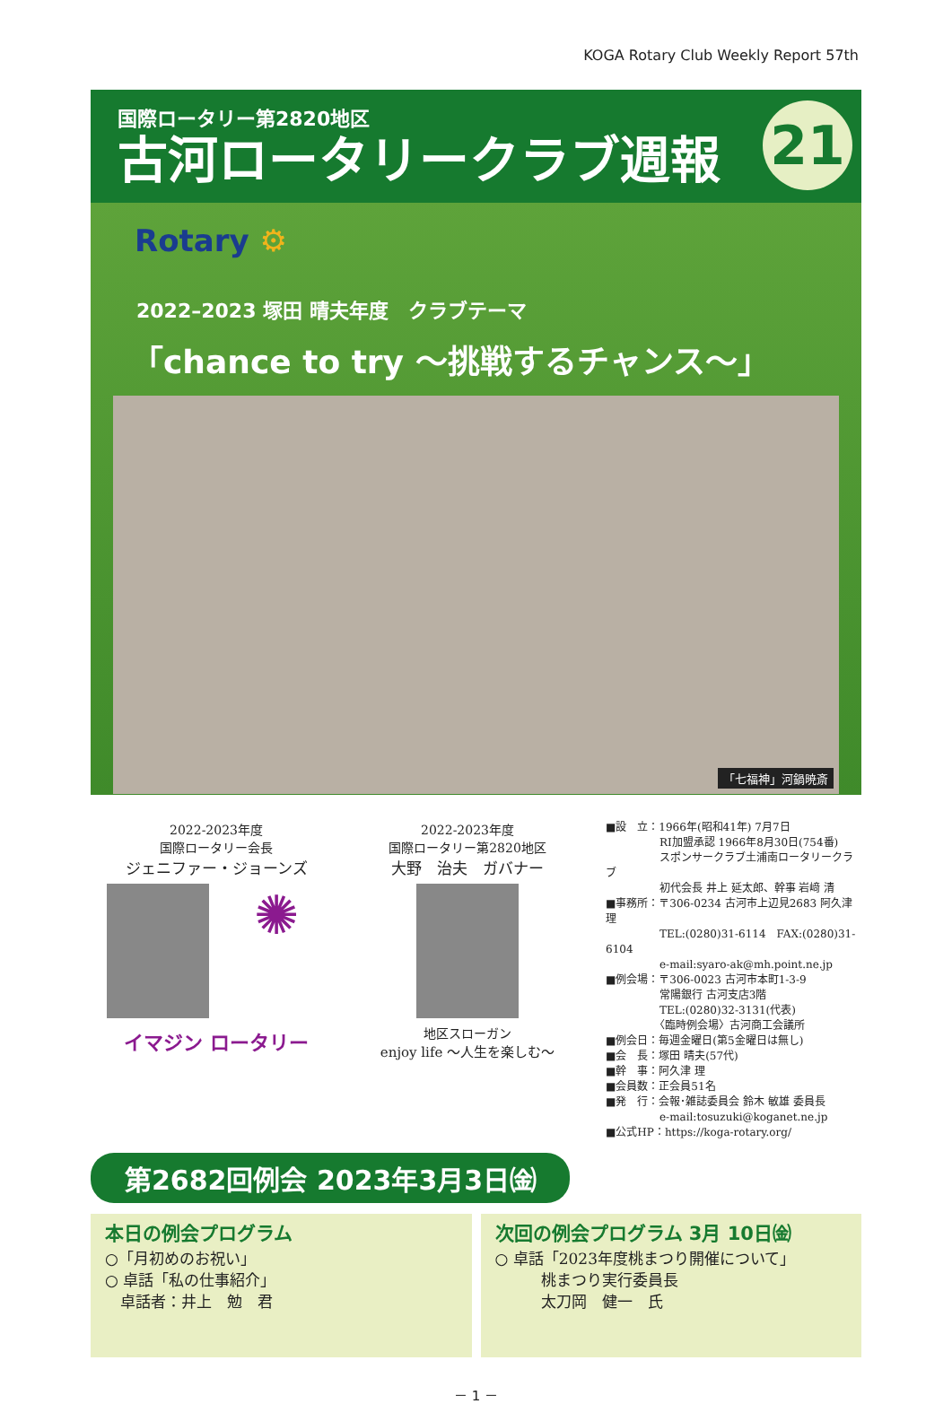KOGA Rotary Club Weekly Report 57th
国際ロータリー第2820地区
古河ロータリークラブ週報
21
Rotary ⚙
2022–2023 塚田 晴夫年度　クラブテーマ
「chance to try ～挑戦するチャンス～」
「七福神」河鍋暁斎
2022-2023年度
国際ロータリー会長
ジェニファー・ジョーンズ
✺
イマジン ロータリー
2022-2023年度
国際ロータリー第2820地区
大野　治夫　ガバナー
地区スローガン
enjoy life ～人生を楽しむ～
■設　立：1966年(昭和41年) 7月7日
　　　　　RI加盟承認 1966年8月30日(754番)
　　　　　スポンサークラブ土浦南ロータリークラブ
　　　　　初代会長 井上 延太郎、幹事 岩﨑 清
■事務所：〒306-0234 古河市上辺見2683 阿久津 理
　　　　　TEL:(0280)31-6114　FAX:(0280)31-6104
　　　　　e-mail:syaro-ak@mh.point.ne.jp
■例会場：〒306-0023 古河市本町1-3-9
　　　　　常陽銀行 古河支店3階
　　　　　TEL:(0280)32-3131(代表)
　　　　　〈臨時例会場〉古河商工会議所
■例会日：毎週金曜日(第5金曜日は無し)
■会　長：塚田 晴夫(57代)
■幹　事：阿久津 理
■会員数：正会員51名
■発　行：会報･雑誌委員会 鈴木 敏雄 委員長
　　　　　e-mail:tosuzuki@koganet.ne.jp
■公式HP：https://koga-rotary.org/
第2682回例会 2023年3月3日㈮
本日の例会プログラム
○「月初めのお祝い」
○ 卓話「私の仕事紹介」
　卓話者：井上　勉　君
次回の例会プログラム 3月 10日㈮
○ 卓話「2023年度桃まつり開催について」
　　　桃まつり実行委員長
　　　太刀岡　健一　氏
－ 1 －